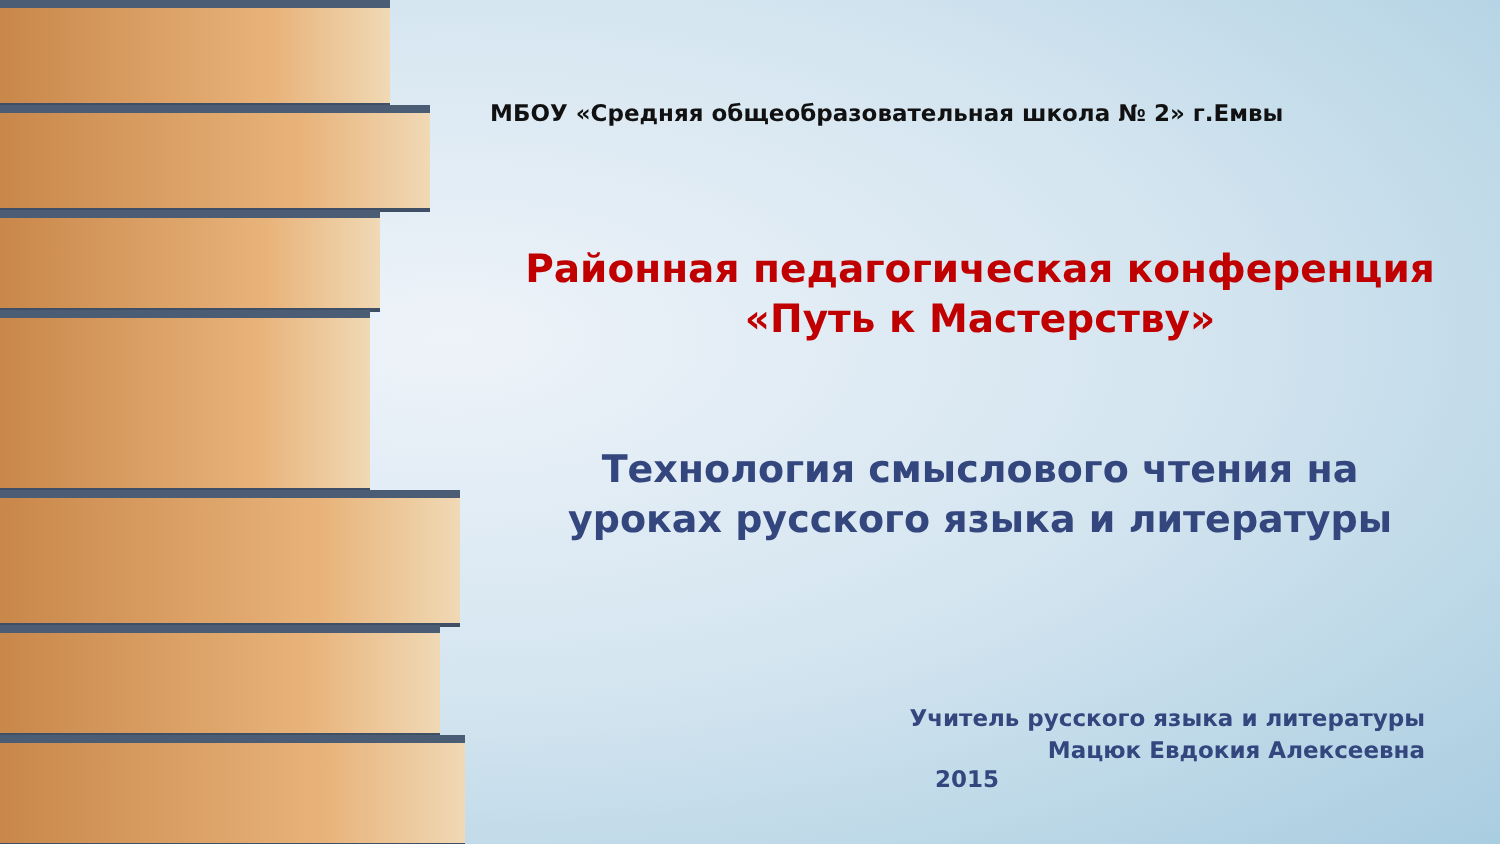МБОУ «Средняя общеобразовательная школа № 2» г.Емвы
Районная педагогическая конференция
«Путь к Мастерству»
Технология смыслового чтения на
уроках русского языка и литературы
Учитель русского языка и литературы
Мацюк Евдокия Алексеевна
2015